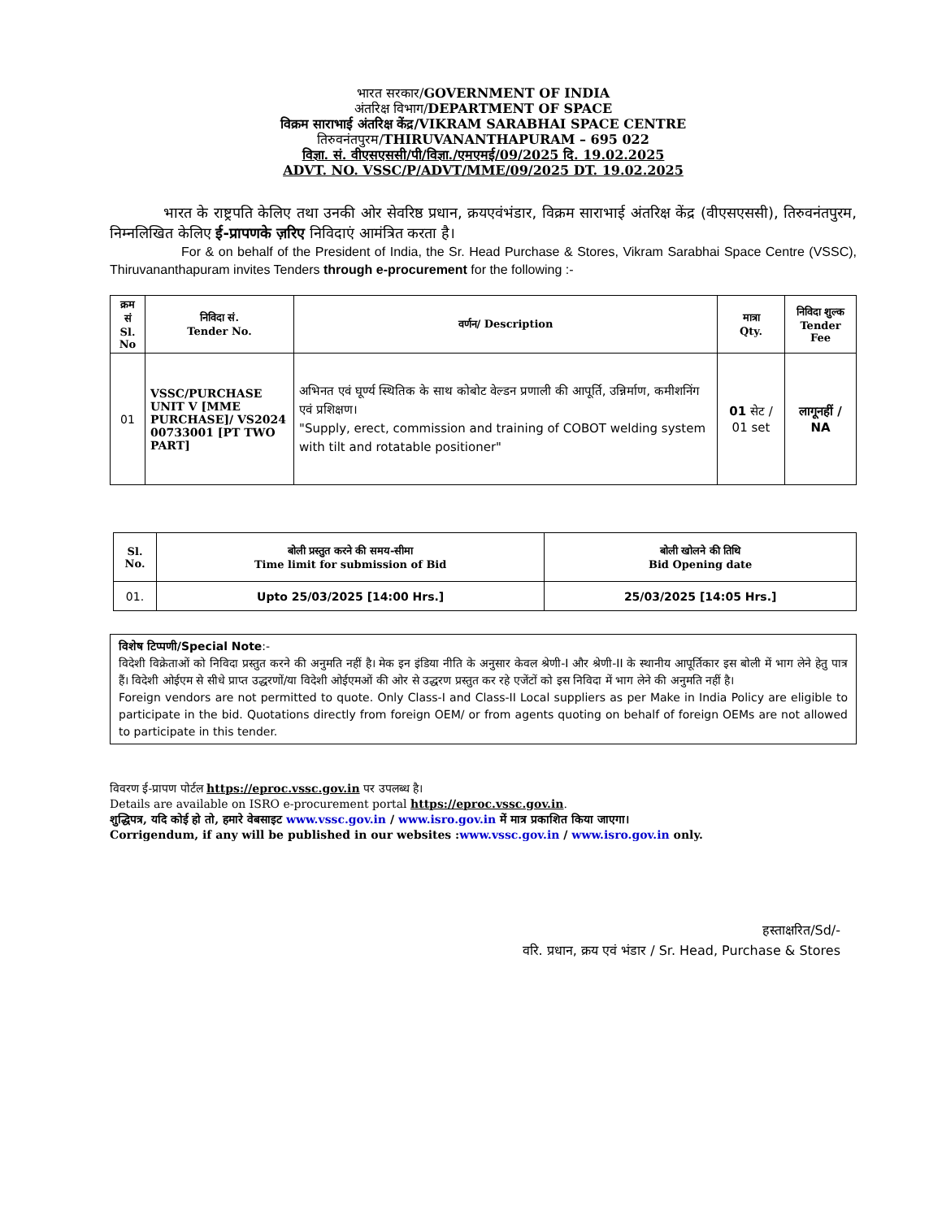भारत सरकार/GOVERNMENT OF INDIA
अंतरिक्ष विभाग/DEPARTMENT OF SPACE
विक्रम साराभाई अंतरिक्ष केंद्र/VIKRAM SARABHAI SPACE CENTRE
तिरुवनंतपुरम/THIRUVANANTHAPURAM – 695 022
विज्ञा. सं. वीएसएससी/पी/विज्ञा./एमएमई/09/2025 दि. 19.02.2025
ADVT. NO. VSSC/P/ADVT/MME/09/2025 DT. 19.02.2025
भारत के राष्ट्रपति केलिए तथा उनकी ओर सेवरिष्ठ प्रधान, क्रयएवंभंडार, विक्रम साराभाई अंतरिक्ष केंद्र (वीएसएससी), तिरुवनंतपुरम, निम्नलिखित केलिए ई-प्रापणके ज़रिए निविदाएं आमंत्रित करता है।
For & on behalf of the President of India, the Sr. Head Purchase & Stores, Vikram Sarabhai Space Centre (VSSC), Thiruvananthapuram invites Tenders through e-procurement for the following :-
| क्रम सं Sl. No | निविदा सं. Tender No. | वर्णन/ Description | मात्रा Qty. | निविदा शुल्क Tender Fee |
| --- | --- | --- | --- | --- |
| 01 | VSSC/PURCHASE UNIT V [MME PURCHASE]/ VS2024 00733001 [PT TWO PART] | अभिनत एवं घूर्ण्य स्थितिक के साथ कोबोट वेल्डन प्रणाली की आपूर्ति, उन्निर्माण, कमीशनिंग एवं प्रशिक्षण। "Supply, erect, commission and training of COBOT welding system with tilt and rotatable positioner" | 01 सेट / 01 set | लागूनहीं / NA |
| Sl. No. | बोली प्रस्तुत करने की समय-सीमा Time limit for submission of Bid | बोली खोलने की तिथि Bid Opening date |
| --- | --- | --- |
| 01. | Upto 25/03/2025 [14:00 Hrs.] | 25/03/2025 [14:05 Hrs.] |
विशेष टिप्पणी/Special Note:-
विदेशी विक्रेताओं को निविदा प्रस्तुत करने की अनुमति नहीं है। मेक इन इंडिया नीति के अनुसार केवल श्रेणी-I और श्रेणी-II के स्थानीय आपूर्तिकार इस बोली में भाग लेने हेतु पात्र हैं। विदेशी ओईएम से सीधे प्राप्त उद्धरणों/या विदेशी ओईएमओं की ओर से उद्धरण प्रस्तुत कर रहे एजेंटों को इस निविदा में भाग लेने की अनुमति नहीं है।
Foreign vendors are not permitted to quote. Only Class-I and Class-II Local suppliers as per Make in India Policy are eligible to participate in the bid. Quotations directly from foreign OEM/ or from agents quoting on behalf of foreign OEMs are not allowed to participate in this tender.
विवरण ई-प्रापण पोर्टल https://eproc.vssc.gov.in पर उपलब्ध है।
Details are available on ISRO e-procurement portal https://eproc.vssc.gov.in.
शुद्धिपत्र, यदि कोई हो तो, हमारे वेबसाइट www.vssc.gov.in / www.isro.gov.in में मात्र प्रकाशित किया जाएगा।
Corrigendum, if any will be published in our websites :www.vssc.gov.in / www.isro.gov.in only.
हस्ताक्षरित/Sd/-
वरि. प्रधान, क्रय एवं भंडार / Sr. Head, Purchase & Stores